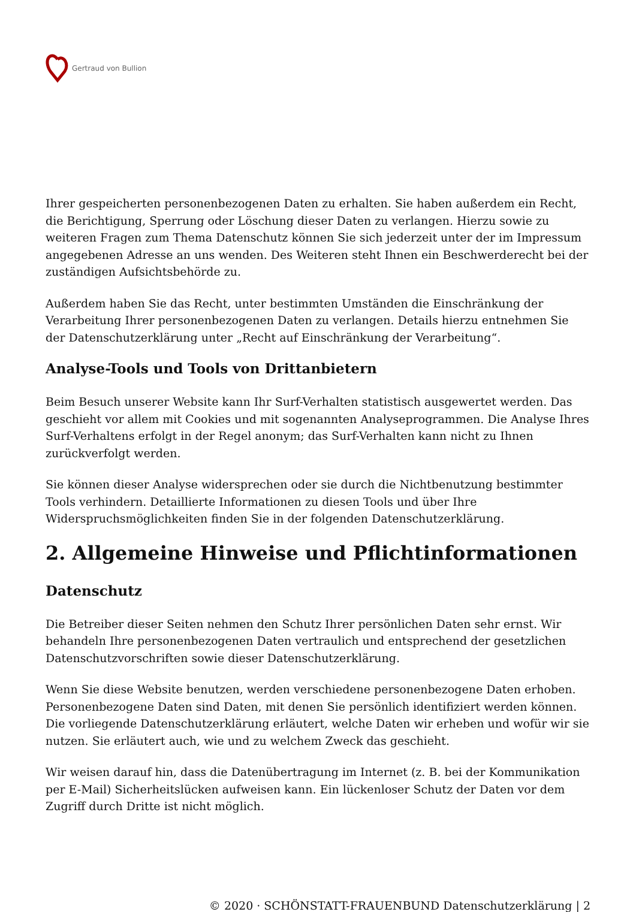Gertraud von Bullion
Ihrer gespeicherten personenbezogenen Daten zu erhalten. Sie haben außerdem ein Recht, die Berichtigung, Sperrung oder Löschung dieser Daten zu verlangen. Hierzu sowie zu weiteren Fragen zum Thema Datenschutz können Sie sich jederzeit unter der im Impressum angegebenen Adresse an uns wenden. Des Weiteren steht Ihnen ein Beschwerderecht bei der zuständigen Aufsichtsbehörde zu.
Außerdem haben Sie das Recht, unter bestimmten Umständen die Einschränkung der Verarbeitung Ihrer personenbezogenen Daten zu verlangen. Details hierzu entnehmen Sie der Datenschutzerklärung unter „Recht auf Einschränkung der Verarbeitung“.
Analyse-Tools und Tools von Drittanbietern
Beim Besuch unserer Website kann Ihr Surf-Verhalten statistisch ausgewertet werden. Das geschieht vor allem mit Cookies und mit sogenannten Analyseprogrammen. Die Analyse Ihres Surf-Verhaltens erfolgt in der Regel anonym; das Surf-Verhalten kann nicht zu Ihnen zurückverfolgt werden.
Sie können dieser Analyse widersprechen oder sie durch die Nichtbenutzung bestimmter Tools verhindern. Detaillierte Informationen zu diesen Tools und über Ihre Widerspruchsmöglichkeiten finden Sie in der folgenden Datenschutzerklärung.
2. Allgemeine Hinweise und Pflichtinformationen
Datenschutz
Die Betreiber dieser Seiten nehmen den Schutz Ihrer persönlichen Daten sehr ernst. Wir behandeln Ihre personenbezogenen Daten vertraulich und entsprechend der gesetzlichen Datenschutzvorschriften sowie dieser Datenschutzerklärung.
Wenn Sie diese Website benutzen, werden verschiedene personenbezogene Daten erhoben. Personenbezogene Daten sind Daten, mit denen Sie persönlich identifiziert werden können. Die vorliegende Datenschutzerklärung erläutert, welche Daten wir erheben und wofür wir sie nutzen. Sie erläutert auch, wie und zu welchem Zweck das geschieht.
Wir weisen darauf hin, dass die Datenübertragung im Internet (z. B. bei der Kommunikation per E-Mail) Sicherheitslücken aufweisen kann. Ein lückenloser Schutz der Daten vor dem Zugriff durch Dritte ist nicht möglich.
© 2020 · SCHÖNSTATT-FRAUENBUND Datenschutzerklärung | 2